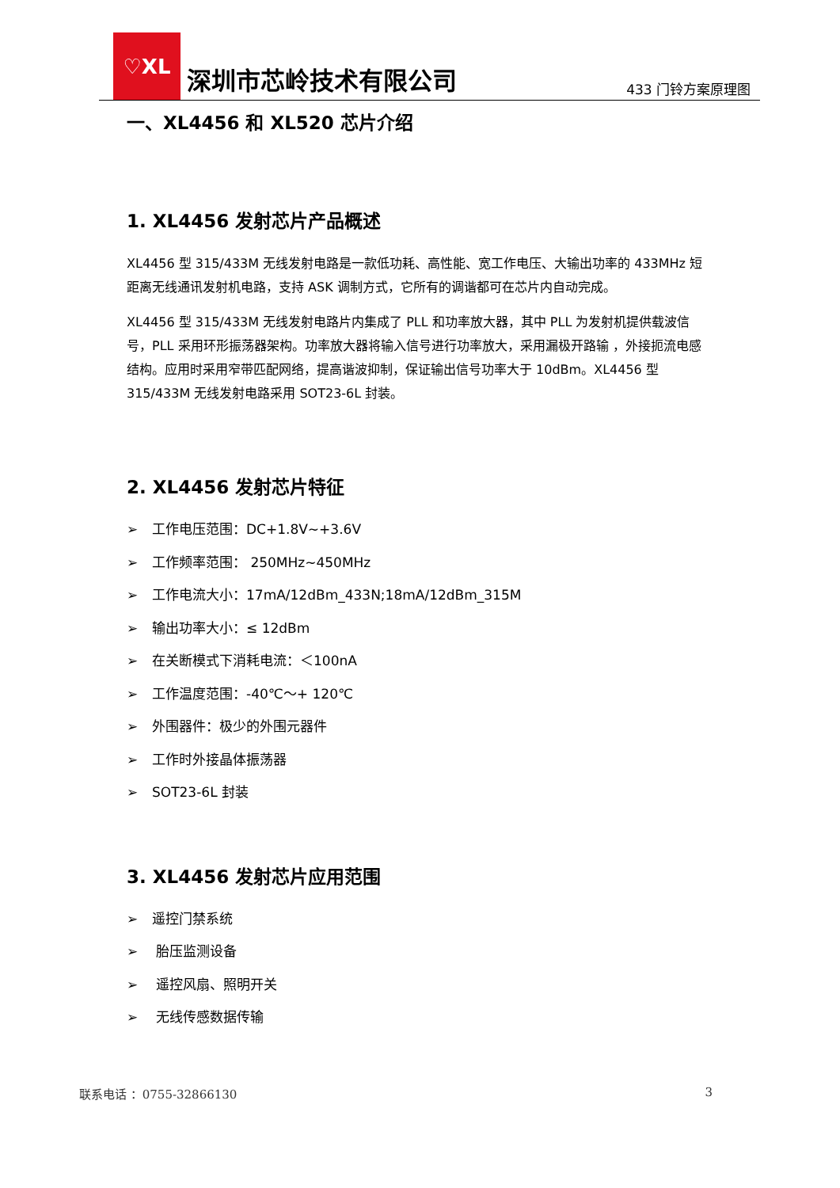♡XL
深圳市芯岭技术有限公司
433 门铃方案原理图
一、XL4456 和 XL520 芯片介绍
1. XL4456 发射芯片产品概述
XL4456 型 315/433M 无线发射电路是一款低功耗、高性能、宽工作电压、大输出功率的 433MHz 短距离无线通讯发射机电路，支持 ASK 调制方式，它所有的调谐都可在芯片内自动完成。
XL4456 型 315/433M 无线发射电路片内集成了 PLL 和功率放大器，其中 PLL 为发射机提供载波信号，PLL 采用环形振荡器架构。功率放大器将输入信号进行功率放大，采用漏极开路输 ，外接扼流电感结构。应用时采用窄带匹配网络，提高谐波抑制，保证输出信号功率大于 10dBm。XL4456 型 315/433M 无线发射电路采用 SOT23-6L 封装。
2. XL4456 发射芯片特征
➢ 工作电压范围：DC+1.8V~+3.6V
➢ 工作频率范围： 250MHz~450MHz
➢ 工作电流大小：17mA/12dBm_433N;18mA/12dBm_315M
➢ 输出功率大小：≤ 12dBm
➢ 在关断模式下消耗电流：＜100nA
➢ 工作温度范围：-40℃～+ 120℃
➢ 外围器件：极少的外围元器件
➢ 工作时外接晶体振荡器
➢ SOT23-6L 封装
3. XL4456 发射芯片应用范围
➢ 遥控门禁系统
➢ 胎压监测设备
➢ 遥控风扇、照明开关
➢ 无线传感数据传输
联系电话 ：0755-32866130 3